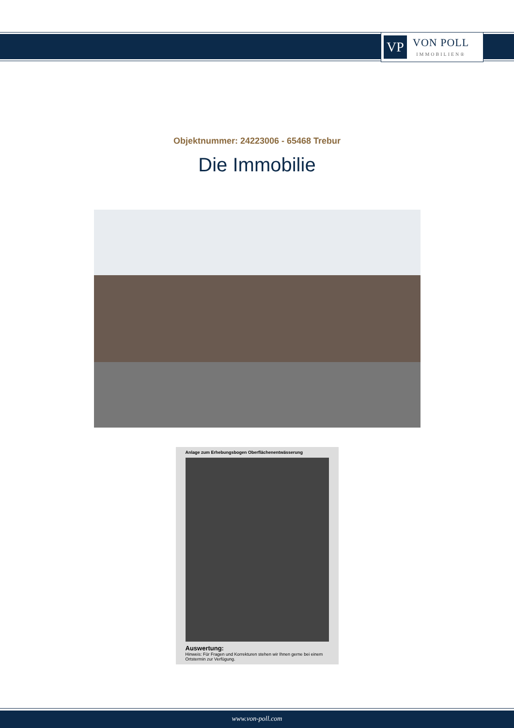VP
VON POLL
IMMOBILIEN®
Objektnummer: 24223006 - 65468 Trebur
Die Immobilie
Anlage zum Erhebungsbogen Oberflächenentwässerung
Auswertung:
Hinweis: Für Fragen und Korrekturen stehen wir Ihnen gerne bei einem Ortstermin zur Verfügung.
www.von-poll.com